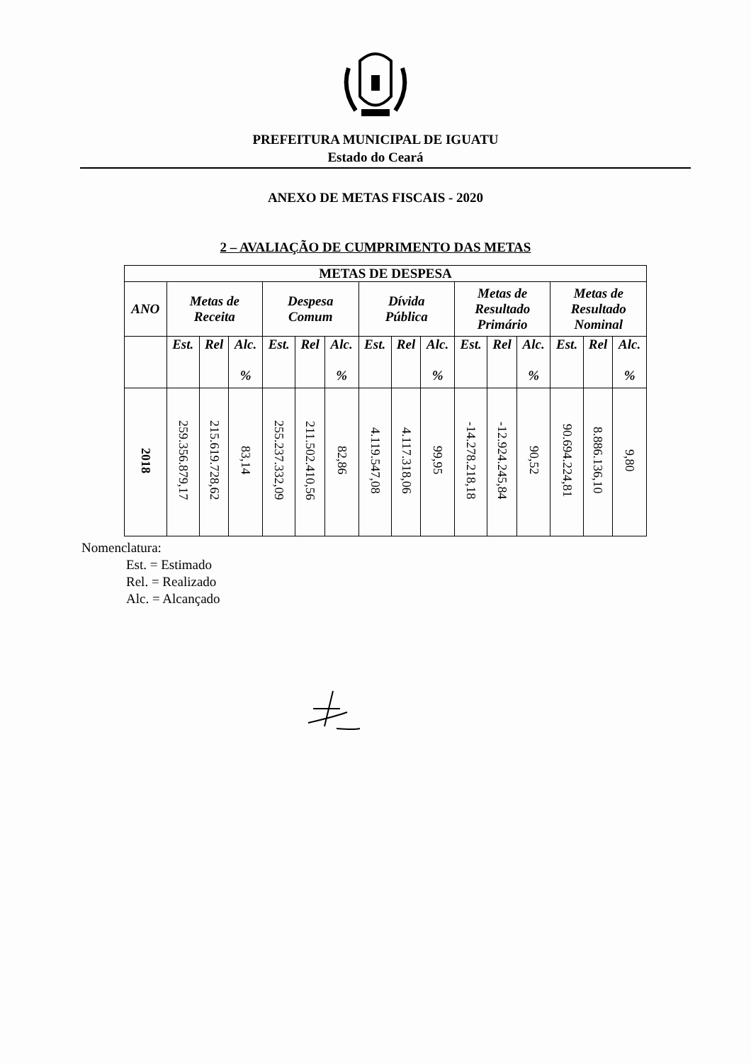PREFEITURA MUNICIPAL DE IGUATU
Estado do Ceará
ANEXO DE METAS FISCAIS - 2020
2 – AVALIAÇÃO DE CUMPRIMENTO DAS METAS
| METAS DE DESPESA | | | | | | | | | | | | | | | |
| --- | --- | --- | --- | --- | --- | --- | --- | --- | --- | --- | --- | --- | --- | --- | --- |
| ANO | Metas de Receita | | | Despesa Comum | | | Dívida Pública | | | Metas de Resultado Primário | | | Metas de Resultado Nominal | | |
| | Est. | Rel | Alc. % | Est. | Rel | Alc. % | Est. | Rel | Alc. % | Est. | Rel | Alc. % | Est. | Rel | Alc. % |
| 2018 | 259.356.879,17 | 215.619.728,62 | 83,14 | 255.237.332,09 | 211.502.410,56 | 82,86 | 4.119.547,08 | 4.117.318,06 | 99,95 | -14.278.218,18 | -12.924.245,84 | 90,52 | 90.694.224,81 | 8.886.136,10 | 9,80 |
Nomenclatura:
Est. = Estimado
Rel. = Realizado
Alc. = Alcançado